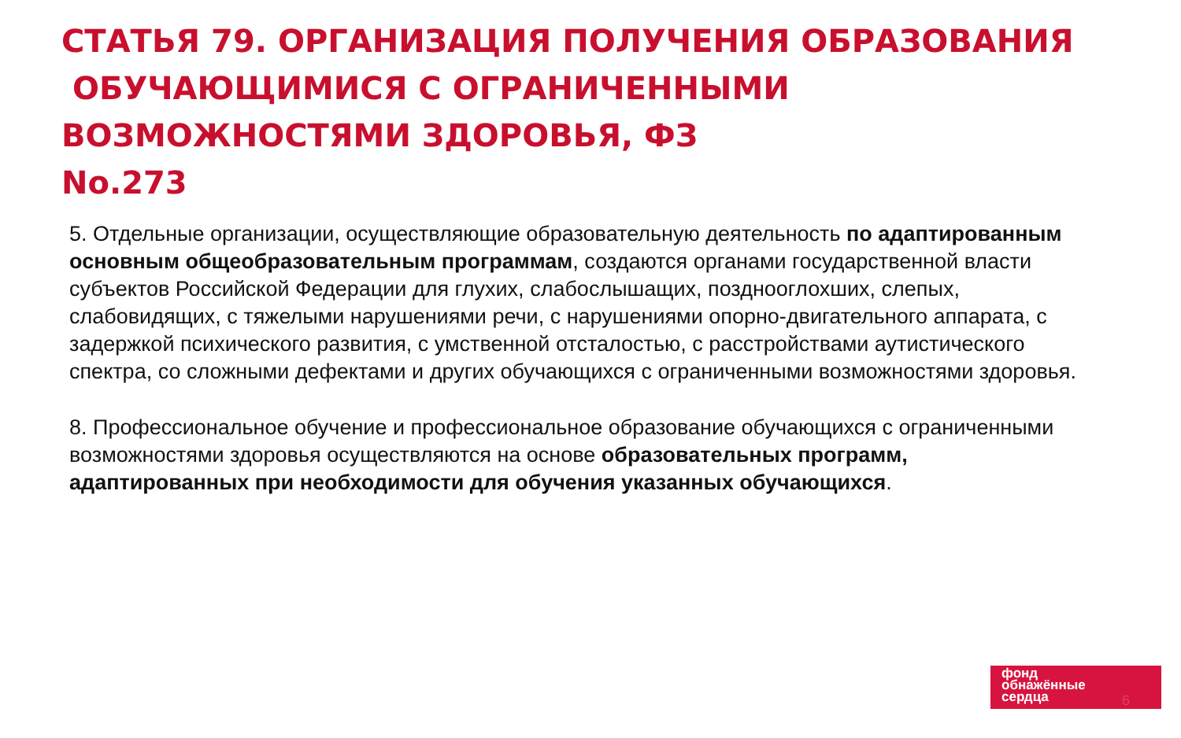СТАТЬЯ 79. ОРГАНИЗАЦИЯ ПОЛУЧЕНИЯ ОБРАЗОВАНИЯ
ОБУЧАЮЩИМИСЯ С ОГРАНИЧЕННЫМИ ВОЗМОЖНОСТЯМИ ЗДОРОВЬЯ, ФЗ
No.273
5. Отдельные организации, осуществляющие образовательную деятельность по адаптированным основным общеобразовательным программам, создаются органами государственной власти субъектов Российской Федерации для глухих, слабослышащих, позднооглохших, слепых, слабовидящих, с тяжелыми нарушениями речи, с нарушениями опорно-двигательного аппарата, с задержкой психического развития, с умственной отсталостью, с расстройствами аутистического спектра, со сложными дефектами и других обучающихся с ограниченными возможностями здоровья.
8. Профессиональное обучение и профессиональное образование обучающихся с ограниченными возможностями здоровья осуществляются на основе образовательных программ, адаптированных при необходимости для обучения указанных обучающихся.
фонд
обнажённые
сердца
6